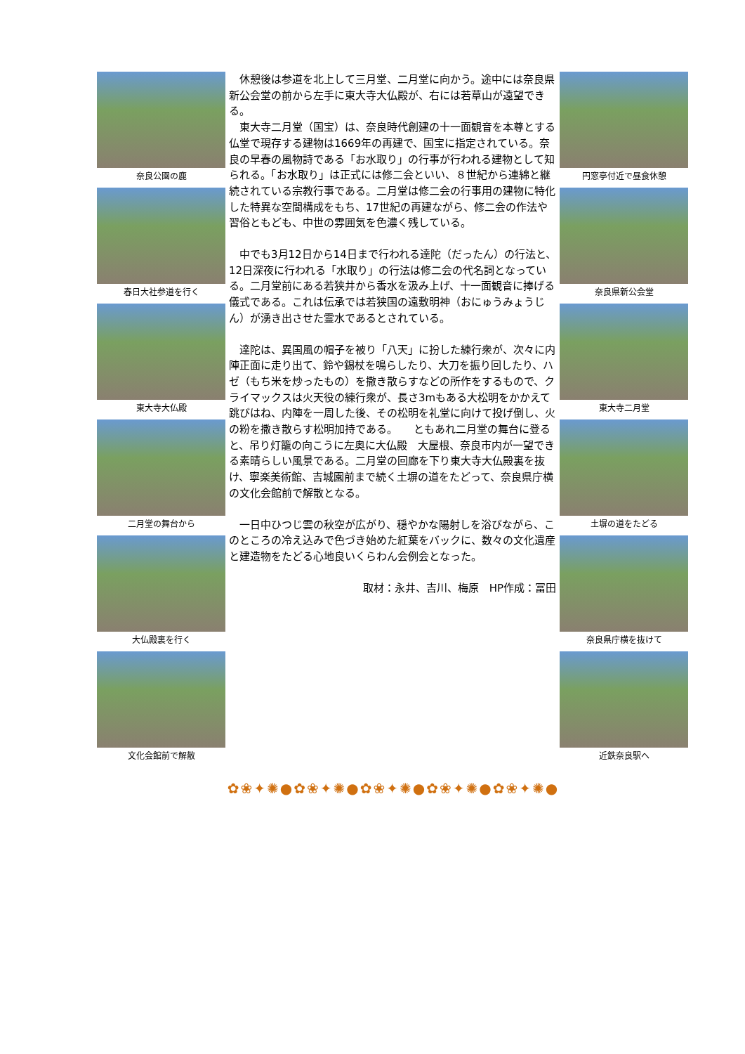奈良公園の鹿
春日大社参道を行く
東大寺大仏殿
二月堂の舞台から
大仏殿裏を行く
文化会館前で解散
　休憩後は参道を北上して三月堂、二月堂に向かう。途中には奈良県新公会堂の前から左手に東大寺大仏殿が、右には若草山が遠望できる。
　東大寺二月堂（国宝）は、奈良時代創建の十一面観音を本尊とする仏堂で現存する建物は1669年の再建で、国宝に指定されている。奈良の早春の風物詩である「お水取り」の行事が行われる建物として知られる。「お水取り」は正式には修二会といい、８世紀から連綿と継続されている宗教行事である。二月堂は修二会の行事用の建物に特化した特異な空間構成をもち、17世紀の再建ながら、修二会の作法や習俗ともども、中世の雰囲気を色濃く残している。
　中でも3月12日から14日まで行われる達陀（だったん）の行法と、12日深夜に行われる「水取り」の行法は修二会の代名詞となっている。二月堂前にある若狭井から香水を汲み上げ、十一面観音に捧げる儀式である。これは伝承では若狭国の遠敷明神（おにゅうみょうじん）が湧き出させた霊水であるとされている。
　達陀は、異国風の帽子を被り「八天」に扮した練行衆が、次々に内陣正面に走り出て、鈴や錫杖を鳴らしたり、大刀を振り回したり、ハゼ（もち米を炒ったもの）を撒き散らすなどの所作をするもので、クライマックスは火天役の練行衆が、長さ3mもある大松明をかかえて跳びはね、内陣を一周した後、その松明を礼堂に向けて投げ倒し、火の粉を撒き散らす松明加持である。　　ともあれ二月堂の舞台に登ると、吊り灯籠の向こうに左奥に大仏殿　大屋根、奈良市内が一望できる素晴らしい風景である。二月堂の回廊を下り東大寺大仏殿裏を抜け、寧楽美術館、吉城園前まで続く土塀の道をたどって、奈良県庁横の文化会館前で解散となる。
　一日中ひつじ雲の秋空が広がり、穏やかな陽射しを浴びながら、このところの冷え込みで色づき始めた紅葉をバックに、数々の文化遺産と建造物をたどる心地良いくらわん会例会となった。
取材：永井、吉川、梅原　HP作成：冨田
円窓亭付近で昼食休憩
奈良県新公会堂
東大寺二月堂
土塀の道をたどる
奈良県庁横を抜けて
近鉄奈良駅へ
✿❀✦✺●✿❀✦✺●✿❀✦✺●✿❀✦✺●✿❀✦✺●